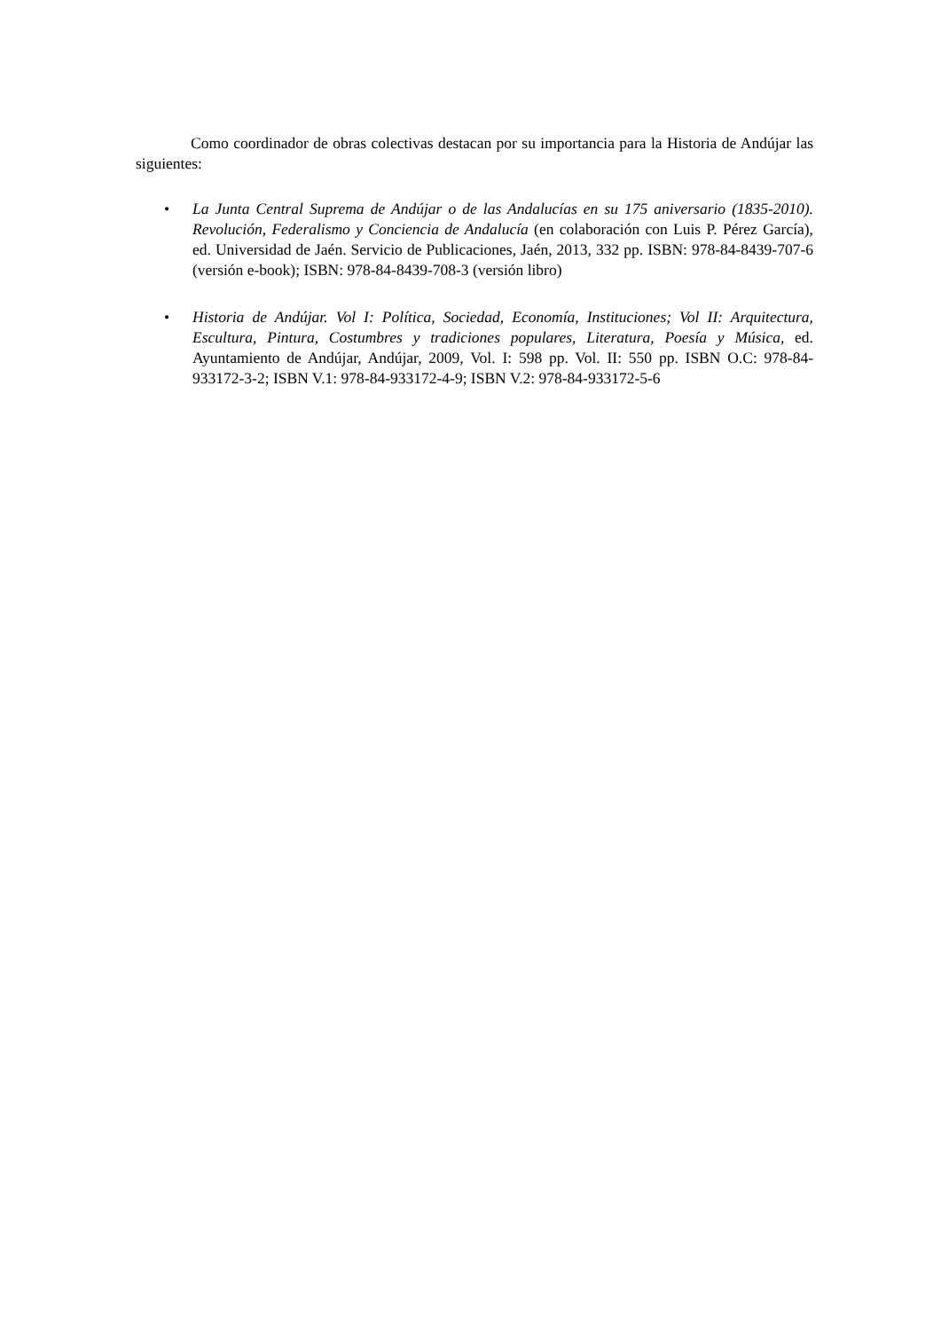Como coordinador de obras colectivas destacan por su importancia para la Historia de Andújar las siguientes:
• La Junta Central Suprema de Andújar o de las Andalucías en su 175 aniversario (1835-2010). Revolución, Federalismo y Conciencia de Andalucía (en colaboración con Luis P. Pérez García), ed. Universidad de Jaén. Servicio de Publicaciones, Jaén, 2013, 332 pp. ISBN: 978-84-8439-707-6 (versión e-book); ISBN: 978-84-8439-708-3 (versión libro)
• Historia de Andújar. Vol I: Política, Sociedad, Economía, Instituciones; Vol II: Arquitectura, Escultura, Pintura, Costumbres y tradiciones populares, Literatura, Poesía y Música, ed. Ayuntamiento de Andújar, Andújar, 2009, Vol. I: 598 pp. Vol. II: 550 pp. ISBN O.C: 978-84-933172-3-2; ISBN V.1: 978-84-933172-4-9; ISBN V.2: 978-84-933172-5-6